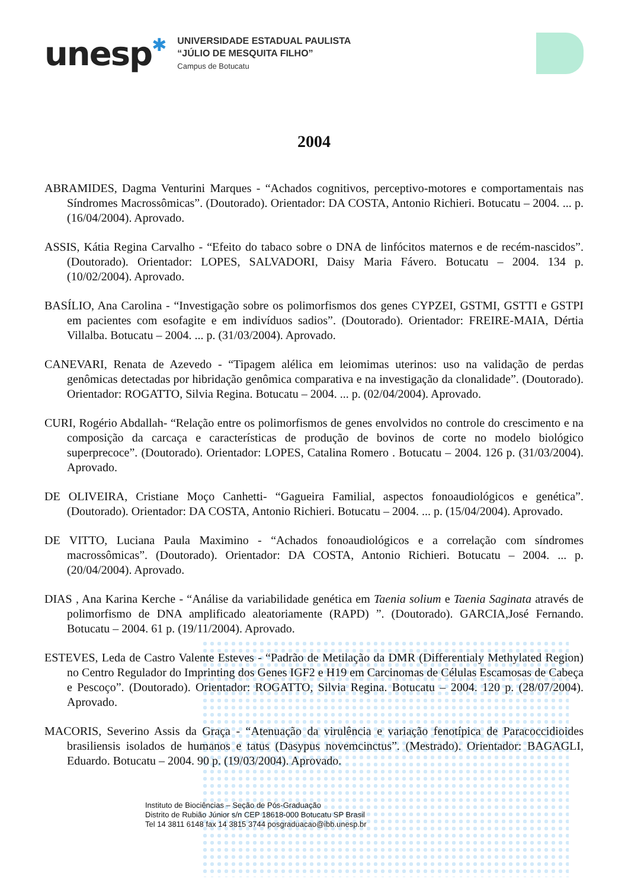unesp✱
UNIVERSIDADE ESTADUAL PAULISTA
“JÚLIO DE MESQUITA FILHO”
Campus de Botucatu
2004
ABRAMIDES, Dagma Venturini Marques - “Achados cognitivos, perceptivo-motores e comportamentais nas Síndromes Macrossômicas”. (Doutorado). Orientador: DA COSTA, Antonio Richieri. Botucatu – 2004. ... p. (16/04/2004). Aprovado.
ASSIS, Kátia Regina Carvalho - “Efeito do tabaco sobre o DNA de linfócitos maternos e de recém-nascidos”. (Doutorado). Orientador: LOPES, SALVADORI, Daisy Maria Fávero. Botucatu – 2004. 134 p. (10/02/2004). Aprovado.
BASÍLIO, Ana Carolina - “Investigação sobre os polimorfismos dos genes CYPZEI, GSTMI, GSTTI e GSTPI em pacientes com esofagite e em indivíduos sadios”. (Doutorado). Orientador: FREIRE-MAIA, Dértia Villalba. Botucatu – 2004. ... p. (31/03/2004). Aprovado.
CANEVARI, Renata de Azevedo - “Tipagem alélica em leiomimas uterinos: uso na validação de perdas genômicas detectadas por hibridação genômica comparativa e na investigação da clonalidade”. (Doutorado). Orientador: ROGATTO, Silvia Regina. Botucatu – 2004. ... p. (02/04/2004). Aprovado.
CURI, Rogério Abdallah- “Relação entre os polimorfismos de genes envolvidos no controle do crescimento e na composição da carcaça e características de produção de bovinos de corte no modelo biológico superprecoce”. (Doutorado). Orientador: LOPES, Catalina Romero . Botucatu – 2004. 126 p. (31/03/2004). Aprovado.
DE OLIVEIRA, Cristiane Moço Canhetti- “Gagueira Familial, aspectos fonoaudiológicos e genética”. (Doutorado). Orientador: DA COSTA, Antonio Richieri. Botucatu – 2004. ... p. (15/04/2004). Aprovado.
DE VITTO, Luciana Paula Maximino - “Achados fonoaudiológicos e a correlação com síndromes macrossômicas”. (Doutorado). Orientador: DA COSTA, Antonio Richieri. Botucatu – 2004. ... p. (20/04/2004). Aprovado.
DIAS , Ana Karina Kerche - “Análise da variabilidade genética em Taenia solium e Taenia Saginata através de polimorfismo de DNA amplificado aleatoriamente (RAPD) ”. (Doutorado). GARCIA,José Fernando. Botucatu – 2004. 61 p. (19/11/2004). Aprovado.
ESTEVES, Leda de Castro Valente Esteves - “Padrão de Metilação da DMR (Differentialy Methylated Region) no Centro Regulador do Imprinting dos Genes IGF2 e H19 em Carcinomas de Células Escamosas de Cabeça e Pescoço”. (Doutorado). Orientador: ROGATTO, Silvia Regina. Botucatu – 2004. 120 p. (28/07/2004). Aprovado.
MACORIS, Severino Assis da Graça - “Atenuação da virulência e variação fenotípica de Paracoccidioides brasiliensis isolados de humanos e tatus (Dasypus novemcinctus”. (Mestrado). Orientador: BAGAGLI, Eduardo. Botucatu – 2004. 90 p. (19/03/2004). Aprovado.
Instituto de Biociências – Seção de Pós-Graduação
Distrito de Rubião Júnior s/n CEP 18618-000 Botucatu SP Brasil
Tel 14 3811 6148 fax 14 3815 3744 posgraduacao@ibb.unesp.br